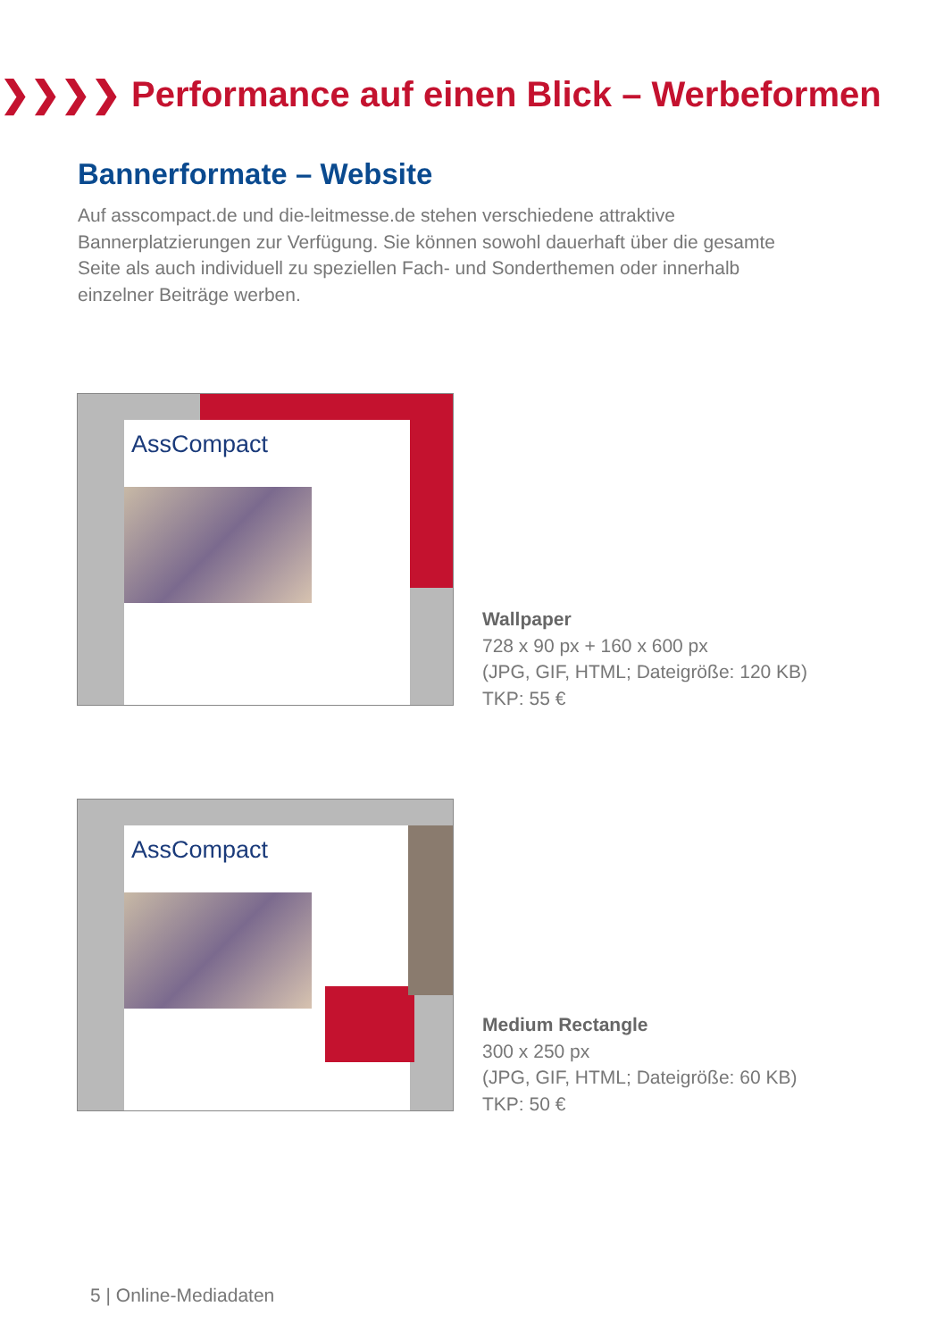❯❯❯❯ Performance auf einen Blick – Werbeformen
Bannerformate – Website
Auf asscompact.de und die-leitmesse.de stehen verschiedene attraktive Bannerplatzierungen zur Verfügung. Sie können sowohl dauerhaft über die gesamte Seite als auch individuell zu speziellen Fach- und Sonderthemen oder innerhalb einzelner Beiträge werben.
AssCompact
Wallpaper
728 x 90 px + 160 x 600 px
(JPG, GIF, HTML; Dateigröße: 120 KB)
TKP: 55 €
AssCompact
Medium Rectangle
300 x 250 px
(JPG, GIF, HTML; Dateigröße: 60 KB)
TKP: 50 €
5 | Online-Mediadaten